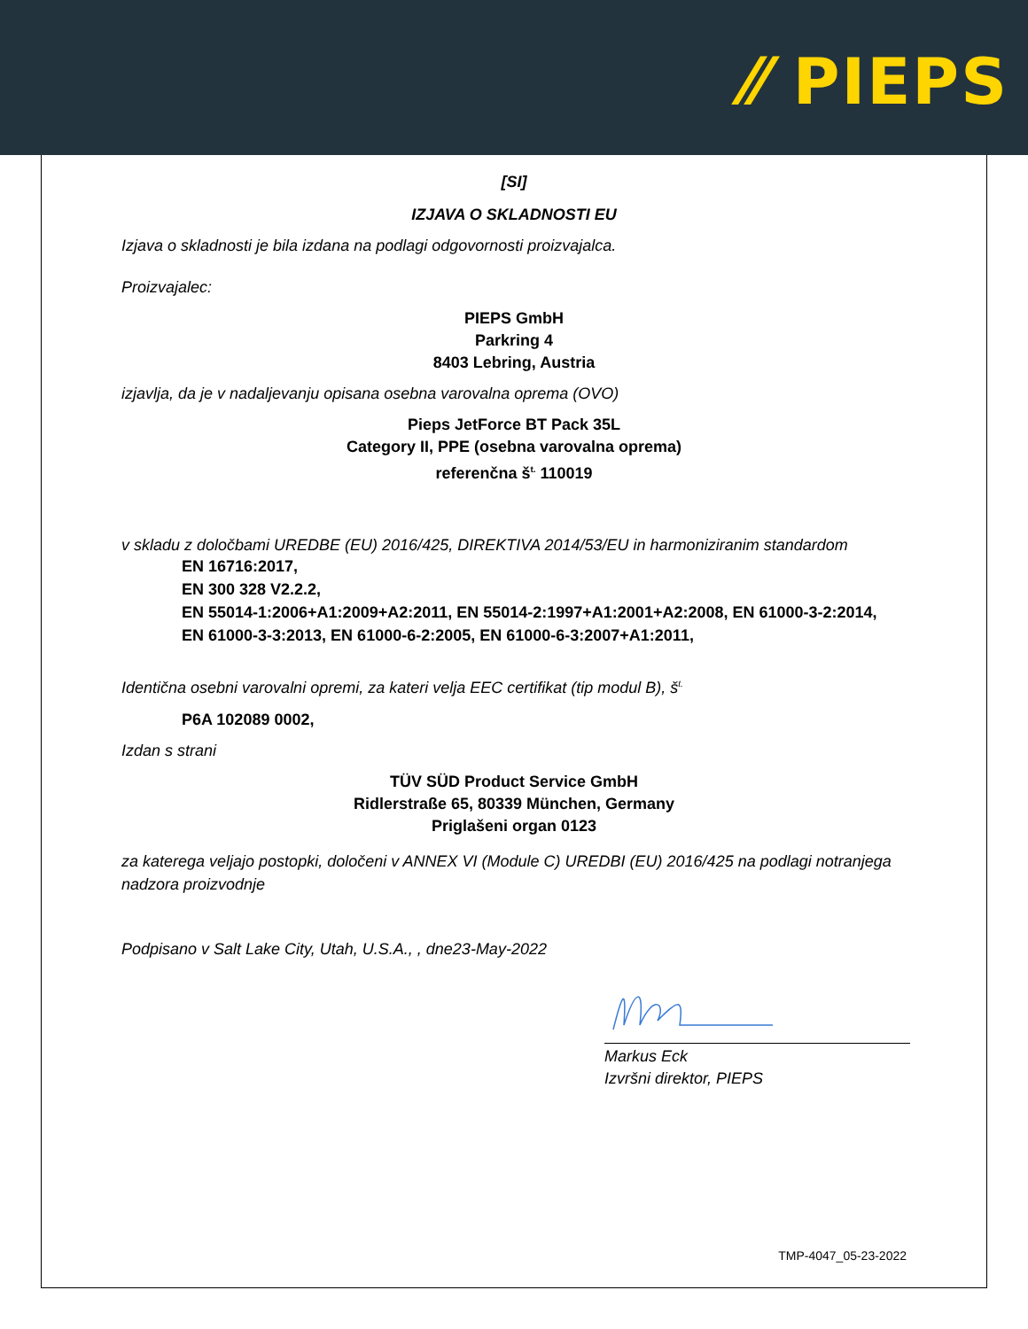⁄⁄ PIEPS
[SI]
IZJAVA O SKLADNOSTI EU
Izjava o skladnosti je bila izdana na podlagi odgovornosti proizvajalca.
Proizvajalec:
PIEPS GmbH
Parkring 4
8403 Lebring, Austria
izjavlja, da je v nadaljevanju opisana osebna varovalna oprema (OVO)
Pieps JetForce BT Pack 35L
Category II, PPE (osebna varovalna oprema)
referenčna š<sup>t.</sup> 110019
v skladu z določbami UREDBE (EU) 2016/425, DIREKTIVA 2014/53/EU in harmoniziranim standardom
EN 16716:2017,
EN 300 328 V2.2.2,
EN 55014-1:2006+A1:2009+A2:2011, EN 55014-2:1997+A1:2001+A2:2008, EN 61000-3-2:2014,
EN 61000-3-3:2013, EN 61000-6-2:2005, EN 61000-6-3:2007+A1:2011,
Identična osebni varovalni opremi, za kateri velja EEC certifikat (tip modul B), š<sup>t.</sup>
P6A 102089 0002,
Izdan s strani
TÜV SÜD Product Service GmbH
Ridlerstraße 65, 80339 München, Germany
Priglašeni organ 0123
za katerega veljajo postopki, določeni v ANNEX VI (Module C) UREDBI (EU) 2016/425 na podlagi notranjega nadzora proizvodnje
Podpisano v Salt Lake City, Utah, U.S.A., , dne23-May-2022
Markus Eck
Izvršni direktor, PIEPS
TMP-4047_05-23-2022